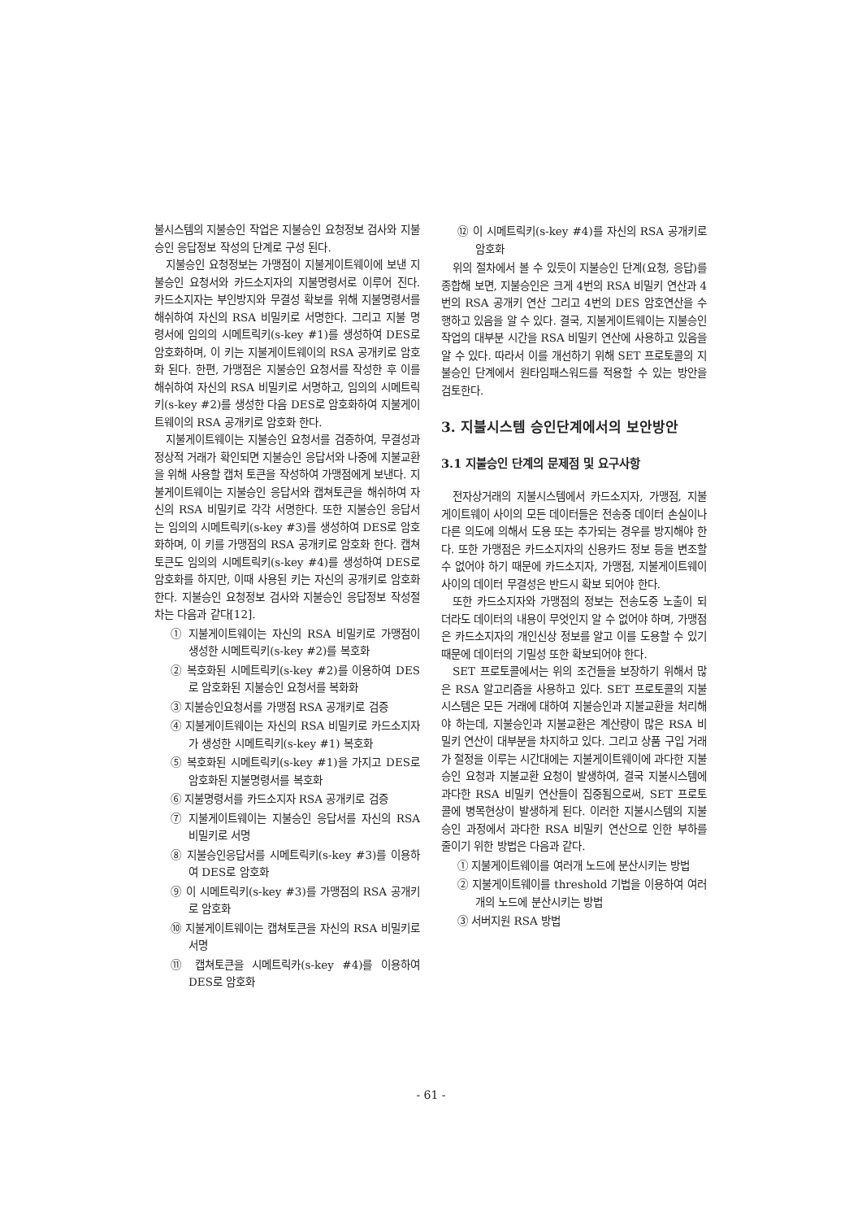불시스템의 지불승인 작업은 지불승인 요청정보 검사와 지불승인 응답정보 작성의 단계로 구성 된다.
지불승인 요청정보는 가맹점이 지불게이트웨이에 보낸 지불승인 요청서와 카드소지자의 지불명령서로 이루어 진다. 카드소지자는 부인방지와 무결성 확보를 위해 지불명령서를 해쉬하여 자신의 RSA 비밀키로 서명한다. 그리고 지불 명령서에 임의의 시메트릭키(s-key #1)를 생성하여 DES로 암호화하며, 이 키는 지불게이트웨이의 RSA 공개키로 암호화 된다. 한편, 가맹점은 지불승인 요청서를 작성한 후 이를 해쉬하여 자신의 RSA 비밀키로 서명하고, 임의의 시메트릭키(s-key #2)를 생성한 다음 DES로 암호화하여 지불게이트웨이의 RSA 공개키로 암호화 한다.
지불게이트웨이는 지불승인 요청서를 검증하여, 무결성과 정상적 거래가 확인되면 지불승인 응답서와 나중에 지불교환을 위해 사용할 캡처 토큰을 작성하여 가맹점에게 보낸다. 지불게이트웨이는 지불승인 응답서와 캡쳐토큰을 해쉬하여 자신의 RSA 비밀키로 각각 서명한다. 또한 지불승인 응답서는 임의의 시메트릭키(s-key #3)를 생성하여 DES로 암호화하며, 이 키를 가맹점의 RSA 공개키로 암호화 한다. 캡쳐토큰도 임의의 시메트릭키(s-key #4)를 생성하여 DES로 암호화를 하지만, 이때 사용된 키는 자신의 공개키로 암호화 한다. 지불승인 요청정보 검사와 지불승인 응답정보 작성절차는 다음과 같다[12].
① 지불게이트웨이는 자신의 RSA 비밀키로 가맹점이 생성한 시메트릭키(s-key #2)를 복호화
② 복호화된 시메트릭키(s-key #2)를 이용하여 DES로 암호화된 지불승인 요청서를 복화화
③ 지불승인요청서를 가맹점 RSA 공개키로 검증
④ 지불게이트웨이는 자신의 RSA 비밀키로 카드소지자가 생성한 시메트릭키(s-key #1) 복호화
⑤ 복호화된 시메트릭키(s-key #1)을 가지고 DES로 암호화된 지불명령서를 복호화
⑥ 지불명령서를 카드소지자 RSA 공개키로 검증
⑦ 지불게이트웨이는 지불승인 응답서를 자신의 RSA 비밀키로 서명
⑧ 지불승인응답서를 시메트릭키(s-key #3)를 이용하여 DES로 암호화
⑨ 이 시메트릭키(s-key #3)를 가맹점의 RSA 공개키로 암호화
⑩ 지불게이트웨이는 캡쳐토큰을 자신의 RSA 비밀키로 서명
⑪ 캡쳐토큰을 시메트릭카(s-key #4)를 이용하여 DES로 암호화
⑫ 이 시메트릭키(s-key #4)를 자신의 RSA 공개키로 암호화
위의 절차에서 볼 수 있듯이 지불승인 단계(요청, 응답)를 종합해 보면, 지불승인은 크게 4번의 RSA 비밀키 연산과 4번의 RSA 공개키 연산 그리고 4번의 DES 암호연산을 수행하고 있음을 알 수 있다. 결국, 지불게이트웨이는 지불승인 작업의 대부분 시간을 RSA 비밀키 연산에 사용하고 있음을 알 수 있다. 따라서 이를 개선하기 위해 SET 프로토콜의 지불승인 단계에서 원타임패스워드를 적용할 수 있는 방안을 검토한다.
3. 지불시스템 승인단계에서의 보안방안
3.1 지불승인 단계의 문제점 및 요구사항
전자상거래의 지불시스템에서 카드소지자, 가맹점, 지불게이트웨이 사이의 모든 데이터들은 전송중 데이터 손실이나 다른 의도에 의해서 도용 또는 추가되는 경우를 방지해야 한다. 또한 가맹점은 카드소지자의 신용카드 정보 등을 변조할 수 없어야 하기 때문에 카드소지자, 가맹점, 지불게이트웨이 사이의 데이터 무결성은 반드시 확보 되어야 한다.
또한 카드소지자와 가맹점의 정보는 전송도중 노출이 되더라도 데이터의 내용이 무엇인지 알 수 없어야 하며, 가맹점은 카드소지자의 개인신상 정보를 알고 이를 도용할 수 있기 때문에 데이터의 기밀성 또한 확보되어야 한다.
SET 프로토콜에서는 위의 조건들을 보장하기 위해서 많은 RSA 알고리즘을 사용하고 있다. SET 프로토콜의 지불시스템은 모든 거래에 대하여 지불승인과 지불교환을 처리해야 하는데, 지불승인과 지불교환은 계산량이 많은 RSA 비밀키 연산이 대부분을 차지하고 있다. 그리고 상품 구입 거래가 절정을 이루는 시간대에는 지불게이트웨이에 과다한 지불승인 요청과 지불교환 요청이 발생하여, 결국 지불시스템에 과다한 RSA 비밀키 연산들이 집중됨으로써, SET 프로토콜에 병목현상이 발생하게 된다. 이러한 지불시스템의 지불승인 과정에서 과다한 RSA 비밀키 연산으로 인한 부하를 줄이기 위한 방법은 다음과 같다.
① 지불게이트웨이를 여러개 노드에 분산시키는 방법
② 지불게이트웨이를 threshold 기법을 이용하여 여러개의 노드에 분산시키는 방법
③ 서버지원 RSA 방법
- 61 -